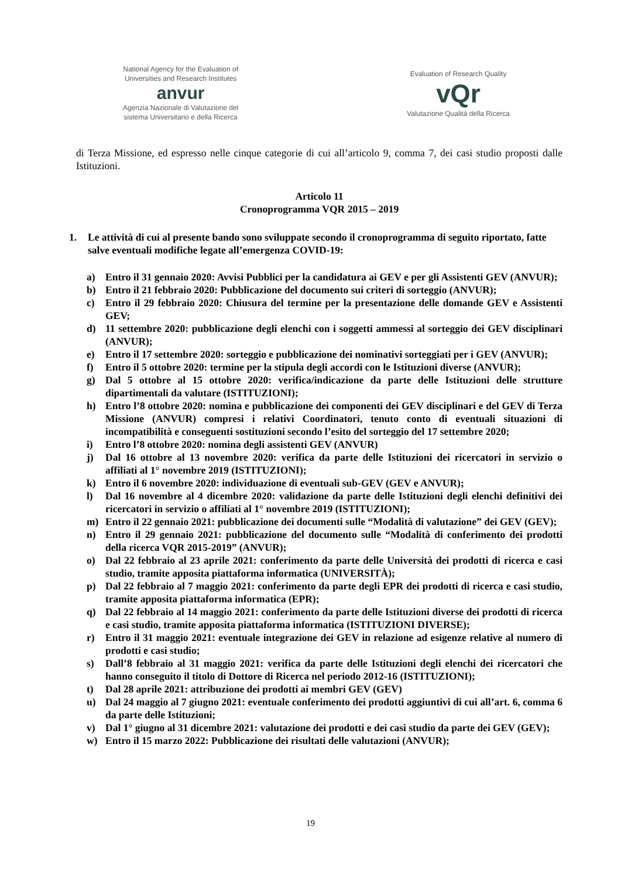National Agency for the Evaluation of
Universities and Research Institutes
anvur
Agenzia Nazionale di Valutazione del
sistema Universitario e della Ricerca
Evaluation of Research Quality
vQr
Valutazione Qualità della Ricerca
di Terza Missione, ed espresso nelle cinque categorie di cui all’articolo 9, comma 7, dei casi studio proposti dalle Istituzioni.
Articolo 11
Cronoprogramma VQR 2015 – 2019
1. Le attività di cui al presente bando sono sviluppate secondo il cronoprogramma di seguito riportato, fatte salve eventuali modifiche legate all’emergenza COVID-19:
a) Entro il 31 gennaio 2020: Avvisi Pubblici per la candidatura ai GEV e per gli Assistenti GEV (ANVUR);
b) Entro il 21 febbraio 2020: Pubblicazione del documento sui criteri di sorteggio (ANVUR);
c) Entro il 29 febbraio 2020: Chiusura del termine per la presentazione delle domande GEV e Assistenti GEV;
d) 11 settembre 2020: pubblicazione degli elenchi con i soggetti ammessi al sorteggio dei GEV disciplinari (ANVUR);
e) Entro il 17 settembre 2020: sorteggio e pubblicazione dei nominativi sorteggiati per i GEV (ANVUR);
f) Entro il 5 ottobre 2020: termine per la stipula degli accordi con le Istituzioni diverse (ANVUR);
g) Dal 5 ottobre al 15 ottobre 2020: verifica/indicazione da parte delle Istituzioni delle strutture dipartimentali da valutare (ISTITUZIONI);
h) Entro l’8 ottobre 2020: nomina e pubblicazione dei componenti dei GEV disciplinari e del GEV di Terza Missione (ANVUR) compresi i relativi Coordinatori, tenuto conto di eventuali situazioni di incompatibilità e conseguenti sostituzioni secondo l’esito del sorteggio del 17 settembre 2020;
i) Entro l’8 ottobre 2020: nomina degli assistenti GEV (ANVUR)
j) Dal 16 ottobre al 13 novembre 2020: verifica da parte delle Istituzioni dei ricercatori in servizio o affiliati al 1° novembre 2019 (ISTITUZIONI);
k) Entro il 6 novembre 2020: individuazione di eventuali sub-GEV (GEV e ANVUR);
l) Dal 16 novembre al 4 dicembre 2020: validazione da parte delle Istituzioni degli elenchi definitivi dei ricercatori in servizio o affiliati al 1° novembre 2019 (ISTITUZIONI);
m) Entro il 22 gennaio 2021: pubblicazione dei documenti sulle “Modalità di valutazione” dei GEV (GEV);
n) Entro il 29 gennaio 2021: pubblicazione del documento sulle “Modalità di conferimento dei prodotti della ricerca VQR 2015-2019” (ANVUR);
o) Dal 22 febbraio al 23 aprile 2021: conferimento da parte delle Università dei prodotti di ricerca e casi studio, tramite apposita piattaforma informatica (UNIVERSITÀ);
p) Dal 22 febbraio al 7 maggio 2021: conferimento da parte degli EPR dei prodotti di ricerca e casi studio, tramite apposita piattaforma informatica (EPR);
q) Dal 22 febbraio al 14 maggio 2021: conferimento da parte delle Istituzioni diverse dei prodotti di ricerca e casi studio, tramite apposita piattaforma informatica (ISTITUZIONI DIVERSE);
r) Entro il 31 maggio 2021: eventuale integrazione dei GEV in relazione ad esigenze relative al numero di prodotti e casi studio;
s) Dall’8 febbraio al 31 maggio 2021: verifica da parte delle Istituzioni degli elenchi dei ricercatori che hanno conseguito il titolo di Dottore di Ricerca nel periodo 2012-16 (ISTITUZIONI);
t) Dal 28 aprile 2021: attribuzione dei prodotti ai membri GEV (GEV)
u) Dal 24 maggio al 7 giugno 2021: eventuale conferimento dei prodotti aggiuntivi di cui all’art. 6, comma 6 da parte delle Istituzioni;
v) Dal 1° giugno al 31 dicembre 2021: valutazione dei prodotti e dei casi studio da parte dei GEV (GEV);
w) Entro il 15 marzo 2022: Pubblicazione dei risultati delle valutazioni (ANVUR);
19